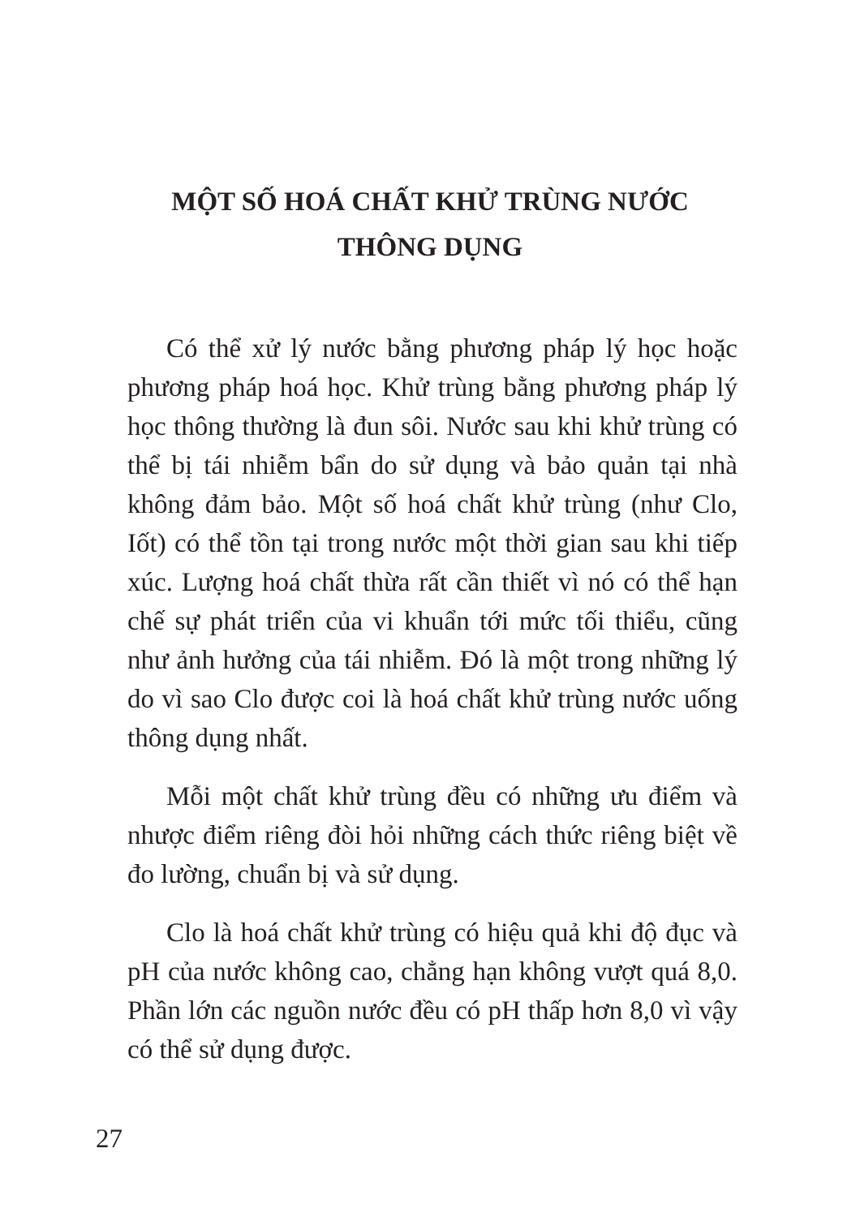MỘT SỐ HOÁ CHẤT KHỬ TRÙNG NƯỚC
THÔNG DỤNG
Có thể xử lý nước bằng phương pháp lý học hoặc phương pháp hoá học. Khử trùng bằng phương pháp lý học thông thường là đun sôi. Nước sau khi khử trùng có thể bị tái nhiễm bẩn do sử dụng và bảo quản tại nhà không đảm bảo. Một số hoá chất khử trùng (như Clo, Iốt) có thể tồn tại trong nước một thời gian sau khi tiếp xúc. Lượng hoá chất thừa rất cần thiết vì nó có thể hạn chế sự phát triển của vi khuẩn tới mức tối thiểu, cũng như ảnh hưởng của tái nhiễm. Đó là một trong những lý do vì sao Clo được coi là hoá chất khử trùng nước uống thông dụng nhất.
Mỗi một chất khử trùng đều có những ưu điểm và nhược điểm riêng đòi hỏi những cách thức riêng biệt về đo lường, chuẩn bị và sử dụng.
Clo là hoá chất khử trùng có hiệu quả khi độ đục và pH của nước không cao, chẳng hạn không vượt quá 8,0. Phần lớn các nguồn nước đều có pH thấp hơn 8,0 vì vậy có thể sử dụng được.
27